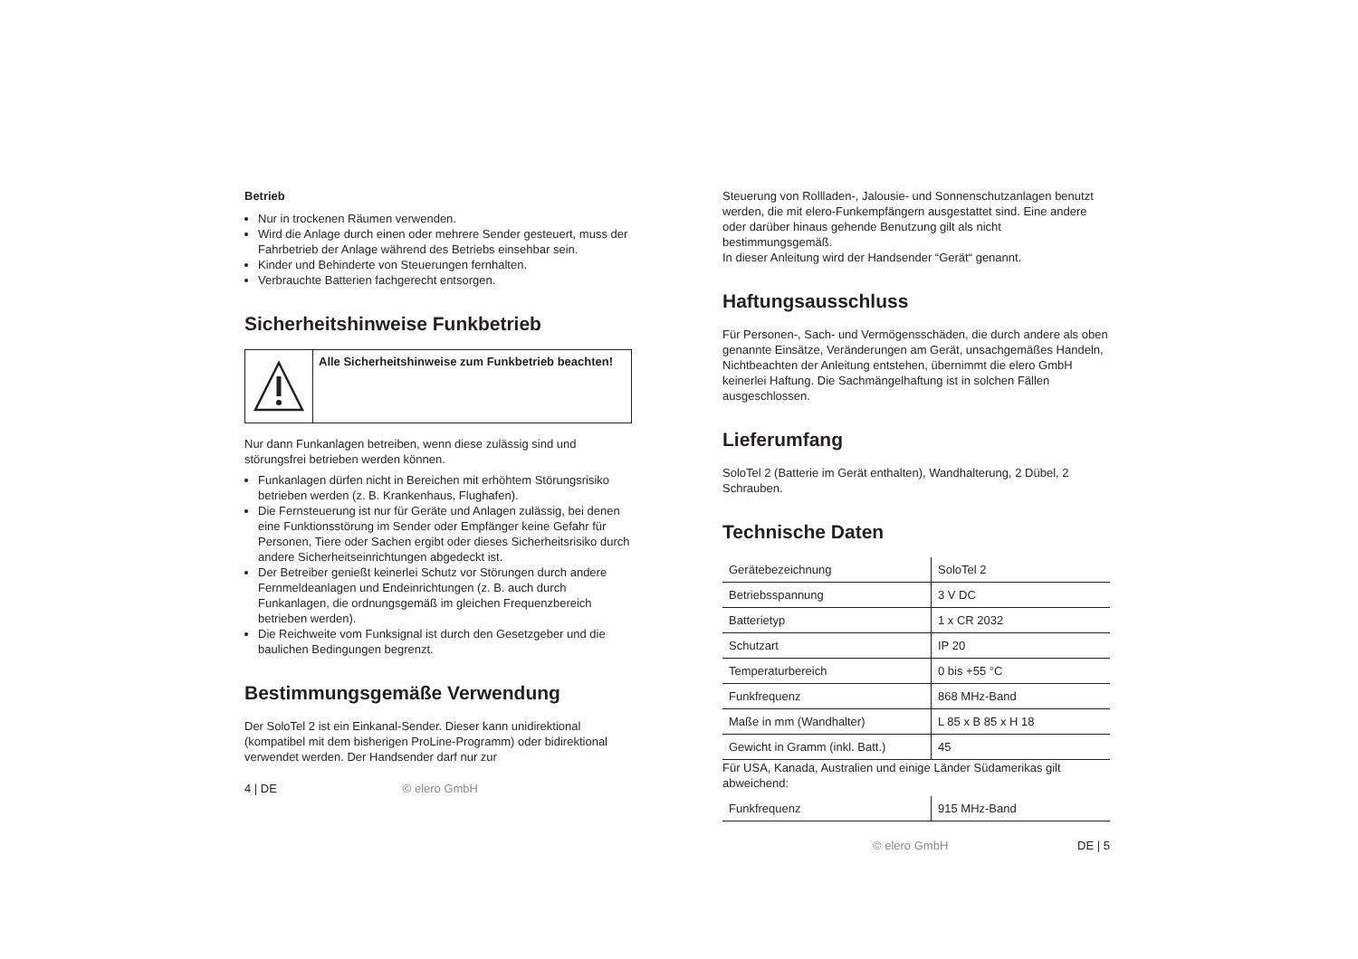Betrieb
Nur in trockenen Räumen verwenden.
Wird die Anlage durch einen oder mehrere Sender gesteuert, muss der Fahrbetrieb der Anlage während des Betriebs einsehbar sein.
Kinder und Behinderte von Steuerungen fernhalten.
Verbrauchte Batterien fachgerecht entsorgen.
Sicherheitshinweise Funkbetrieb
Alle Sicherheitshinweise zum Funkbetrieb beachten!
Nur dann Funkanlagen betreiben, wenn diese zulässig sind und störungsfrei betrieben werden können.
Funkanlagen dürfen nicht in Bereichen mit erhöhtem Störungsrisiko betrieben werden (z. B. Krankenhaus, Flughafen).
Die Fernsteuerung ist nur für Geräte und Anlagen zulässig, bei denen eine Funktionsstörung im Sender oder Empfänger keine Gefahr für Personen, Tiere oder Sachen ergibt oder dieses Sicherheitsrisiko durch andere Sicherheitseinrichtungen abgedeckt ist.
Der Betreiber genießt keinerlei Schutz vor Störungen durch andere Fernmeldeanlagen und Endeinrichtungen (z. B. auch durch Funkanlagen, die ordnungsgemäß im gleichen Frequenzbereich betrieben werden).
Die Reichweite vom Funksignal ist durch den Gesetzgeber und die baulichen Bedingungen begrenzt.
Bestimmungsgemäße Verwendung
Der SoloTel 2 ist ein Einkanal-Sender. Dieser kann unidirektional (kompatibel mit dem bisherigen ProLine-Programm) oder bidirektional verwendet werden. Der Handsender darf nur zur
4 | DE © elero GmbH
Steuerung von Rollladen-, Jalousie- und Sonnenschutzanlagen benutzt werden, die mit elero-Funkempfängern ausgestattet sind. Eine andere oder darüber hinaus gehende Benutzung gilt als nicht bestimmungsgemäß.
In dieser Anleitung wird der Handsender “Gerät“ genannt.
Haftungsausschluss
Für Personen-, Sach- und Vermögensschäden, die durch andere als oben genannte Einsätze, Veränderungen am Gerät, unsachgemäßes Handeln, Nichtbeachten der Anleitung entstehen, übernimmt die elero GmbH keinerlei Haftung. Die Sachmängelhaftung ist in solchen Fällen ausgeschlossen.
Lieferumfang
SoloTel 2 (Batterie im Gerät enthalten), Wandhalterung, 2 Dübel, 2 Schrauben.
Technische Daten
| Gerätebezeichnung | SoloTel 2 |
| Betriebsspannung | 3 V DC |
| Batterietyp | 1 x CR 2032 |
| Schutzart | IP 20 |
| Temperaturbereich | 0 bis +55 °C |
| Funkfrequenz | 868 MHz-Band |
| Maße in mm (Wandhalter) | L 85 x B 85 x H 18 |
| Gewicht in Gramm (inkl. Batt.) | 45 |
Für USA, Kanada, Australien und einige Länder Südamerikas gilt abweichend:
| Funkfrequenz | 915 MHz-Band |
© elero GmbH DE | 5